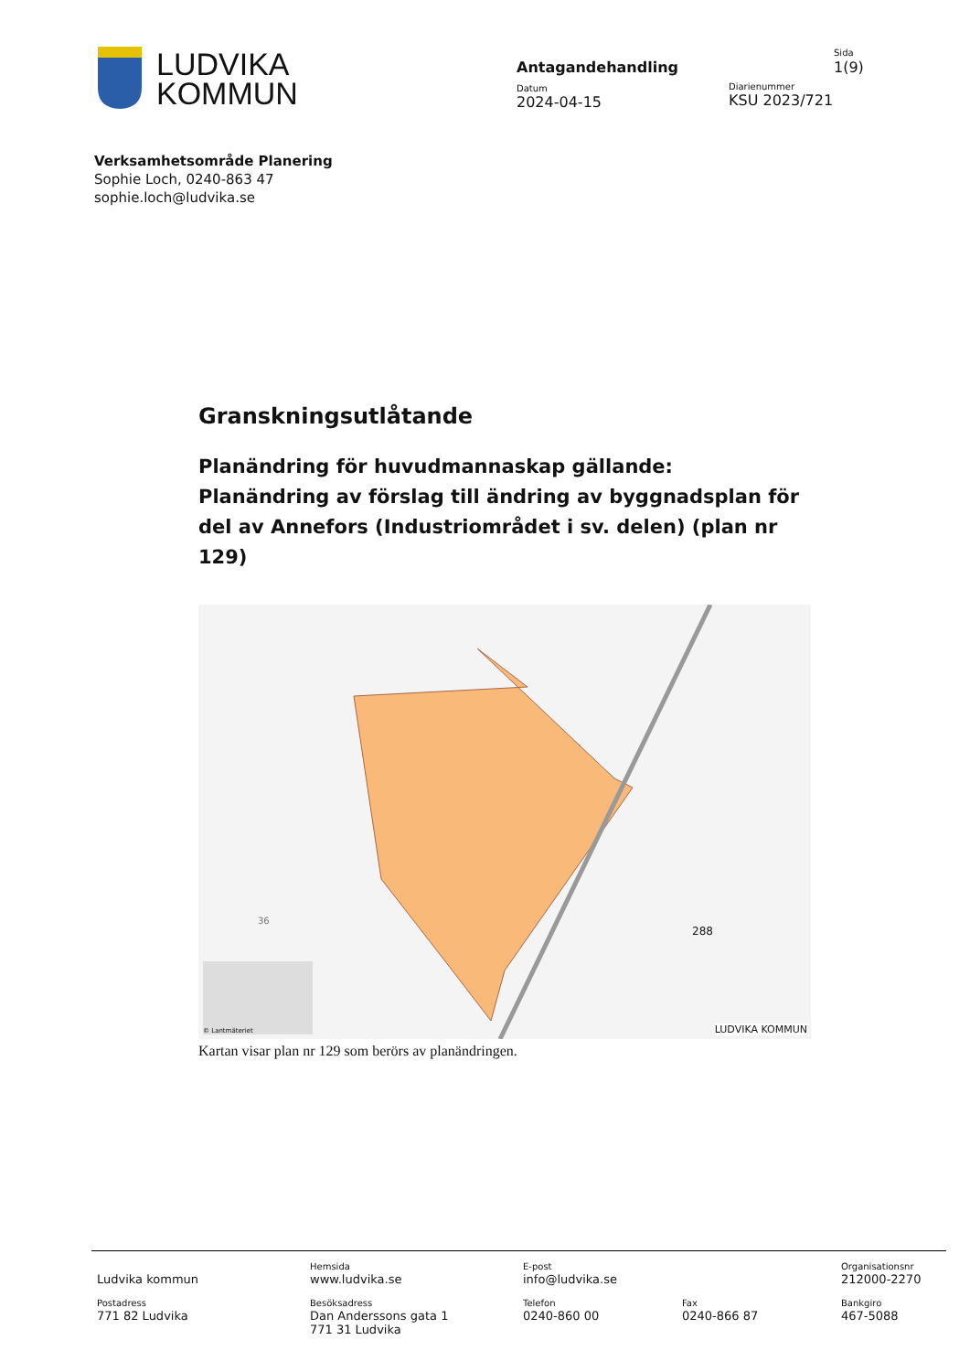LUDVIKA
KOMMUN
Antagandehandling
Datum
2024-04-15
Sida
1(9)
Diarienummer
KSU 2023/721
Verksamhetsområde Planering
Sophie Loch, 0240-863 47
sophie.loch@ludvika.se
Granskningsutlåtande
Planändring för huvudmannaskap gällande: Planändring av förslag till ändring av byggnadsplan för del av Annefors (Industriområdet i sv. delen) (plan nr 129)
36
288
© Lantmäteriet LUDVIKA KOMMUN
Kartan visar plan nr 129 som berörs av planändringen.
| Ludvika kommun | Hemsida www.ludvika.se | E-post info@ludvika.se | | Organisationsnr 212000-2270 |
| Postadress 771 82 Ludvika | Besöksadress Dan Anderssons gata 1 771 31 Ludvika | Telefon 0240-860 00 | Fax 0240-866 87 | Bankgiro 467-5088 |